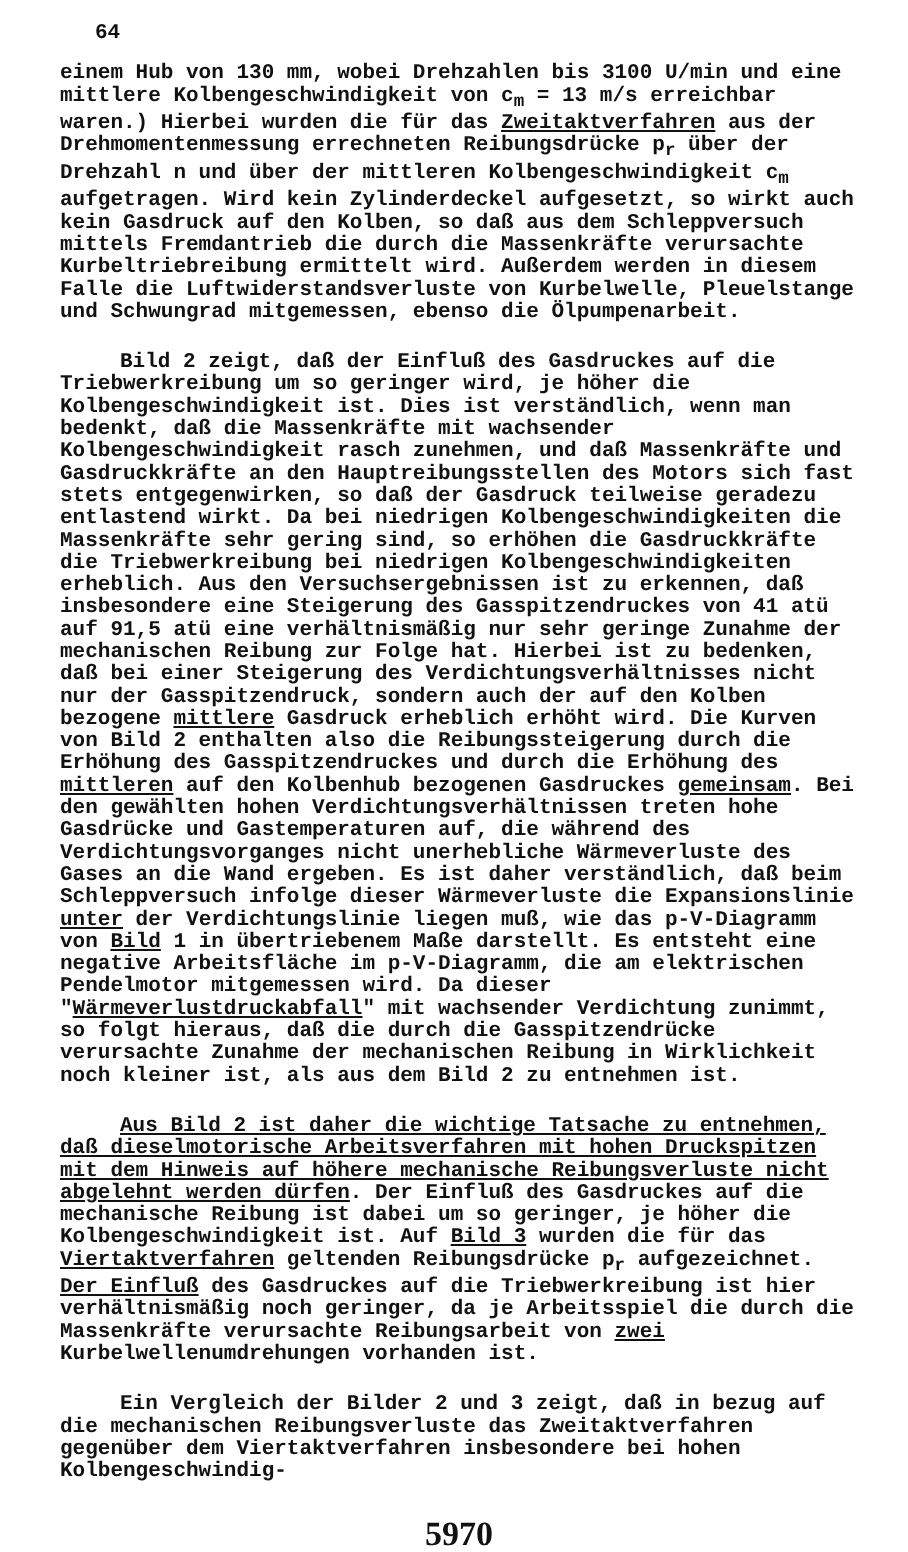64
einem Hub von 130 mm, wobei Drehzahlen bis 3100 U/min und eine mittlere Kolbengeschwindigkeit von c<sub>m</sub> = 13 m/s erreichbar waren.) Hierbei wurden die für das Zweitaktverfahren aus der Drehmomentenmessung errechneten Reibungsdrücke p<sub>r</sub> über der Drehzahl n und über der mittleren Kolbengeschwindigkeit c<sub>m</sub> aufgetragen. Wird kein Zylinderdeckel aufgesetzt, so wirkt auch kein Gasdruck auf den Kolben, so daß aus dem Schleppversuch mittels Fremdantrieb die durch die Massenkräfte verursachte Kurbeltriebreibung ermittelt wird. Außerdem werden in diesem Falle die Luftwiderstandsverluste von Kurbelwelle, Pleuelstange und Schwungrad mitgemessen, ebenso die Ölpumpenarbeit.
Bild 2 zeigt, daß der Einfluß des Gasdruckes auf die Triebwerkreibung um so geringer wird, je höher die Kolbengeschwindigkeit ist. Dies ist verständlich, wenn man bedenkt, daß die Massenkräfte mit wachsender Kolbengeschwindigkeit rasch zunehmen, und daß Massenkräfte und Gasdruckkräfte an den Hauptreibungsstellen des Motors sich fast stets entgegenwirken, so daß der Gasdruck teilweise geradezu entlastend wirkt. Da bei niedrigen Kolbengeschwindigkeiten die Massenkräfte sehr gering sind, so erhöhen die Gasdruckkräfte die Triebwerkreibung bei niedrigen Kolbengeschwindigkeiten erheblich. Aus den Versuchsergebnissen ist zu erkennen, daß insbesondere eine Steigerung des Gasspitzendruckes von 41 atü auf 91,5 atü eine verhältnismäßig nur sehr geringe Zunahme der mechanischen Reibung zur Folge hat. Hierbei ist zu bedenken, daß bei einer Steigerung des Verdichtungsverhältnisses nicht nur der Gasspitzendruck, sondern auch der auf den Kolben bezogene mittlere Gasdruck erheblich erhöht wird. Die Kurven von Bild 2 enthalten also die Reibungssteigerung durch die Erhöhung des Gasspitzendruckes und durch die Erhöhung des mittleren auf den Kolbenhub bezogenen Gasdruckes gemeinsam. Bei den gewählten hohen Verdichtungsverhältnissen treten hohe Gasdrücke und Gastemperaturen auf, die während des Verdichtungsvorganges nicht unerhebliche Wärmeverluste des Gases an die Wand ergeben. Es ist daher verständlich, daß beim Schleppversuch infolge dieser Wärmeverluste die Expansionslinie unter der Verdichtungslinie liegen muß, wie das p-V-Diagramm von Bild 1 in übertriebenem Maße darstellt. Es entsteht eine negative Arbeitsfläche im p-V-Diagramm, die am elektrischen Pendelmotor mitgemessen wird. Da dieser "Wärmeverlustdruckabfall" mit wachsender Verdichtung zunimmt, so folgt hieraus, daß die durch die Gasspitzendrücke verursachte Zunahme der mechanischen Reibung in Wirklichkeit noch kleiner ist, als aus dem Bild 2 zu entnehmen ist.
Aus Bild 2 ist daher die wichtige Tatsache zu entnehmen, daß dieselmotorische Arbeitsverfahren mit hohen Druckspitzen mit dem Hinweis auf höhere mechanische Reibungsverluste nicht abgelehnt werden dürfen. Der Einfluß des Gasdruckes auf die mechanische Reibung ist dabei um so geringer, je höher die Kolbengeschwindigkeit ist. Auf Bild 3 wurden die für das Viertaktverfahren geltenden Reibungsdrücke p<sub>r</sub> aufgezeichnet. Der Einfluß des Gasdruckes auf die Triebwerkreibung ist hier verhältnismäßig noch geringer, da je Arbeitsspiel die durch die Massenkräfte verursachte Reibungsarbeit von zwei Kurbelwellenumdrehungen vorhanden ist.
Ein Vergleich der Bilder 2 und 3 zeigt, daß in bezug auf die mechanischen Reibungsverluste das Zweitaktverfahren gegenüber dem Viertaktverfahren insbesondere bei hohen Kolbengeschwindig-
5970